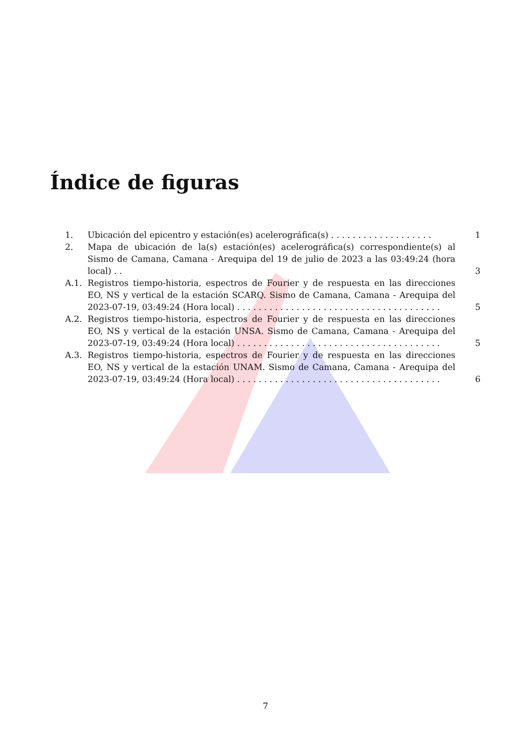Índice de figuras
1. Ubicación del epicentro y estación(es) acelerográfica(s) . . . . . . . . . . . . . . . . . . . 1
2. Mapa de ubicación de la(s) estación(es) acelerográfica(s) correspondiente(s) al Sismo de Camana, Camana - Arequipa del 19 de julio de 2023 a las 03:49:24 (hora local) . . 3
A.1. Registros tiempo-historia, espectros de Fourier y de respuesta en las direcciones EO, NS y vertical de la estación SCARQ. Sismo de Camana, Camana - Arequipa del 2023-07-19, 03:49:24 (Hora local) . . . . . . . . . . . . . . . . . . . . . . . . . . . . . . . . . . . . . . 5
A.2. Registros tiempo-historia, espectros de Fourier y de respuesta en las direcciones EO, NS y vertical de la estación UNSA. Sismo de Camana, Camana - Arequipa del 2023-07-19, 03:49:24 (Hora local) . . . . . . . . . . . . . . . . . . . . . . . . . . . . . . . . . . . . . . 5
A.3. Registros tiempo-historia, espectros de Fourier y de respuesta en las direcciones EO, NS y vertical de la estación UNAM. Sismo de Camana, Camana - Arequipa del 2023-07-19, 03:49:24 (Hora local) . . . . . . . . . . . . . . . . . . . . . . . . . . . . . . . . . . . . . . 6
7